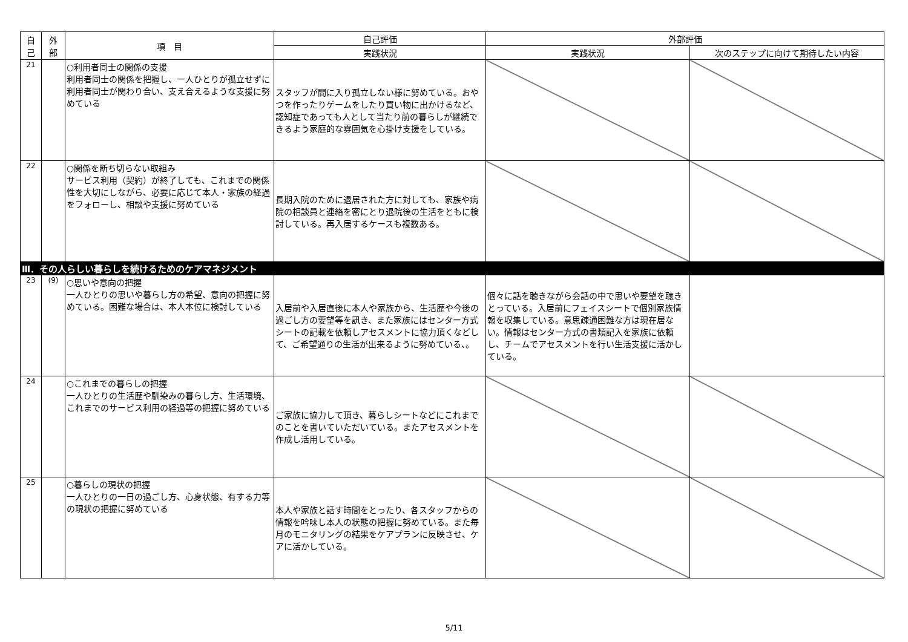| 自 己 | 外 部 | 項 目 | 自己評価 | 外部評価 | |
| --- | --- | --- | --- | --- | --- |
| | | | 実践状況 | 実践状況 | 次のステップに向けて期待したい内容 |
| 21 | | ○利用者同士の関係の支援 利用者同士の関係を把握し、一人ひとりが孤立せずに利用者同士が関わり合い、支え合えるような支援に努めている | スタッフが間に入り孤立しない様に努めている。おやつを作ったりゲームをしたり買い物に出かけるなど、認知症であっても人として当たり前の暮らしが継続できるよう家庭的な雰囲気を心掛け支援をしている。 | | |
| 22 | | ○関係を断ち切らない取組み サービス利用（契約）が終了しても、これまでの関係性を大切にしながら、必要に応じて本人・家族の経過をフォローし、相談や支援に努めている | 長期入院のために退居された方に対しても、家族や病院の相談員と連絡を密にとり退院後の生活をともに検討している。再入居するケースも複数ある。 | | |
| Ⅲ．その人らしい暮らしを続けるためのケアマネジメント | | | | | |
| 23 | (9) | ○思いや意向の把握 一人ひとりの思いや暮らし方の希望、意向の把握に努めている。困難な場合は、本人本位に検討している | 入居前や入居直後に本人や家族から、生活歴や今後の過ごし方の要望等を訊き、また家族にはセンター方式シートの記載を依頼しアセスメントに協力頂くなどして、ご希望通りの生活が出来るように努めている、。 | 個々に話を聴きながら会話の中で思いや要望を聴きとっている。入居前にフェイスシートで個別家族情報を収集している。意思疎通困難な方は現在居ない。情報はセンター方式の書類記入を家族に依頼し、チームでアセスメントを行い生活支援に活かしている。 | |
| 24 | | ○これまでの暮らしの把握 一人ひとりの生活歴や馴染みの暮らし方、生活環境、これまでのサービス利用の経過等の把握に努めている | ご家族に協力して頂き、暮らしシートなどにこれまでのことを書いていただいている。またアセスメントを作成し活用している。 | | |
| 25 | | ○暮らしの現状の把握 一人ひとりの一日の過ごし方、心身状態、有する力等の現状の把握に努めている | 本人や家族と話す時間をとったり、各スタッフからの情報を吟味し本人の状態の把握に努めている。また毎月のモニタリングの結果をケアプランに反映させ、ケアに活かしている。 | | |
5/11